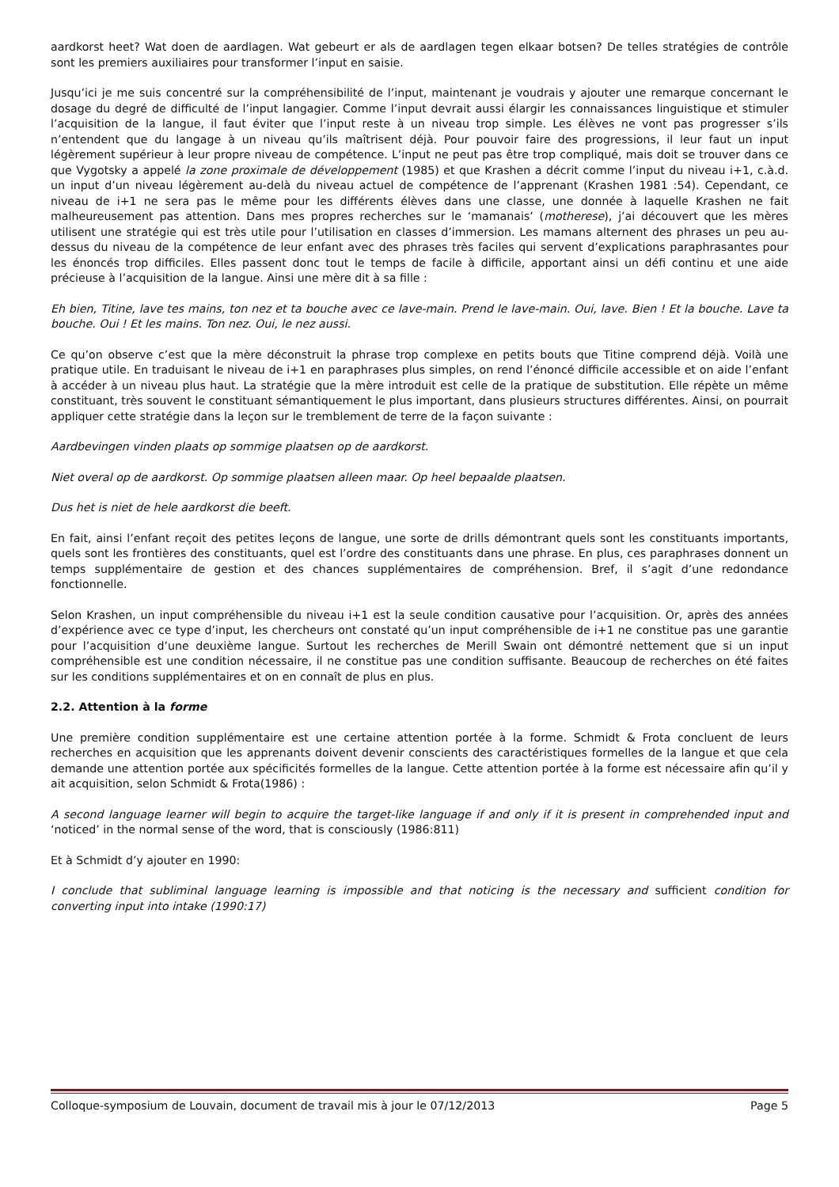aardkorst heet? Wat doen de aardlagen. Wat gebeurt er als de aardlagen tegen elkaar botsen? De telles stratégies de contrôle sont les premiers auxiliaires pour transformer l’input en saisie.
Jusqu’ici je me suis concentré sur la compréhensibilité de l’input, maintenant je voudrais y ajouter une remarque concernant le dosage du degré de difficulté de l’input langagier. Comme l’input devrait aussi élargir les connaissances linguistique et stimuler l’acquisition de la langue, il faut éviter que l’input reste à un niveau trop simple. Les élèves ne vont pas progresser s’ils n’entendent que du langage à un niveau qu’ils maîtrisent déjà. Pour pouvoir faire des progressions, il leur faut un input légèrement supérieur à leur propre niveau de compétence. L’input ne peut pas être trop compliqué, mais doit se trouver dans ce que Vygotsky a appelé la zone proximale de développement (1985) et que Krashen a décrit comme l’input du niveau i+1, c.à.d. un input d’un niveau légèrement au-delà du niveau actuel de compétence de l’apprenant (Krashen 1981 :54). Cependant, ce niveau de i+1 ne sera pas le même pour les différents élèves dans une classe, une donnée à laquelle Krashen ne fait malheureusement pas attention. Dans mes propres recherches sur le ‘mamanais’ (motherese), j’ai découvert que les mères utilisent une stratégie qui est très utile pour l’utilisation en classes d’immersion. Les mamans alternent des phrases un peu au-dessus du niveau de la compétence de leur enfant avec des phrases très faciles qui servent d’explications paraphrasantes pour les énoncés trop difficiles. Elles passent donc tout le temps de facile à difficile, apportant ainsi un défi continu et une aide précieuse à l’acquisition de la langue. Ainsi une mère dit à sa fille :
Eh bien, Titine, lave tes mains, ton nez et ta bouche avec ce lave-main. Prend le lave-main. Oui, lave. Bien ! Et la bouche. Lave ta bouche. Oui ! Et les mains. Ton nez. Oui, le nez aussi.
Ce qu’on observe c’est que la mère déconstruit la phrase trop complexe en petits bouts que Titine comprend déjà. Voilà une pratique utile. En traduisant le niveau de i+1 en paraphrases plus simples, on rend l’énoncé difficile accessible et on aide l’enfant à accéder à un niveau plus haut. La stratégie que la mère introduit est celle de la pratique de substitution. Elle répète un même constituant, très souvent le constituant sémantiquement le plus important, dans plusieurs structures différentes. Ainsi, on pourrait appliquer cette stratégie dans la leçon sur le tremblement de terre de la façon suivante :
Aardbevingen vinden plaats op sommige plaatsen op de aardkorst.
Niet overal op de aardkorst. Op sommige plaatsen alleen maar. Op heel bepaalde plaatsen.
Dus het is niet de hele aardkorst die beeft.
En fait, ainsi l’enfant reçoit des petites leçons de langue, une sorte de drills démontrant quels sont les constituants importants, quels sont les frontières des constituants, quel est l’ordre des constituants dans une phrase. En plus, ces paraphrases donnent un temps supplémentaire de gestion et des chances supplémentaires de compréhension. Bref, il s’agit d’une redondance fonctionnelle.
Selon Krashen, un input compréhensible du niveau i+1 est la seule condition causative pour l’acquisition. Or, après des années d’expérience avec ce type d’input, les chercheurs ont constaté qu’un input compréhensible de i+1 ne constitue pas une garantie pour l’acquisition d’une deuxième langue. Surtout les recherches de Merill Swain ont démontré nettement que si un input compréhensible est une condition nécessaire, il ne constitue pas une condition suffisante. Beaucoup de recherches on été faites sur les conditions supplémentaires et on en connaît de plus en plus.
2.2. Attention à la forme
Une première condition supplémentaire est une certaine attention portée à la forme. Schmidt & Frota concluent de leurs recherches en acquisition que les apprenants doivent devenir conscients des caractéristiques formelles de la langue et que cela demande une attention portée aux spécificités formelles de la langue. Cette attention portée à la forme est nécessaire afin qu’il y ait acquisition, selon Schmidt & Frota(1986) :
A second language learner will begin to acquire the target-like language if and only if it is present in comprehended input and ‘noticed’ in the normal sense of the word, that is consciously (1986:811)
Et à Schmidt d’y ajouter en 1990:
I conclude that subliminal language learning is impossible and that noticing is the necessary and sufficient condition for converting input into intake (1990:17)
Colloque-symposium de Louvain, document de travail mis à jour le 07/12/2013 Page 5